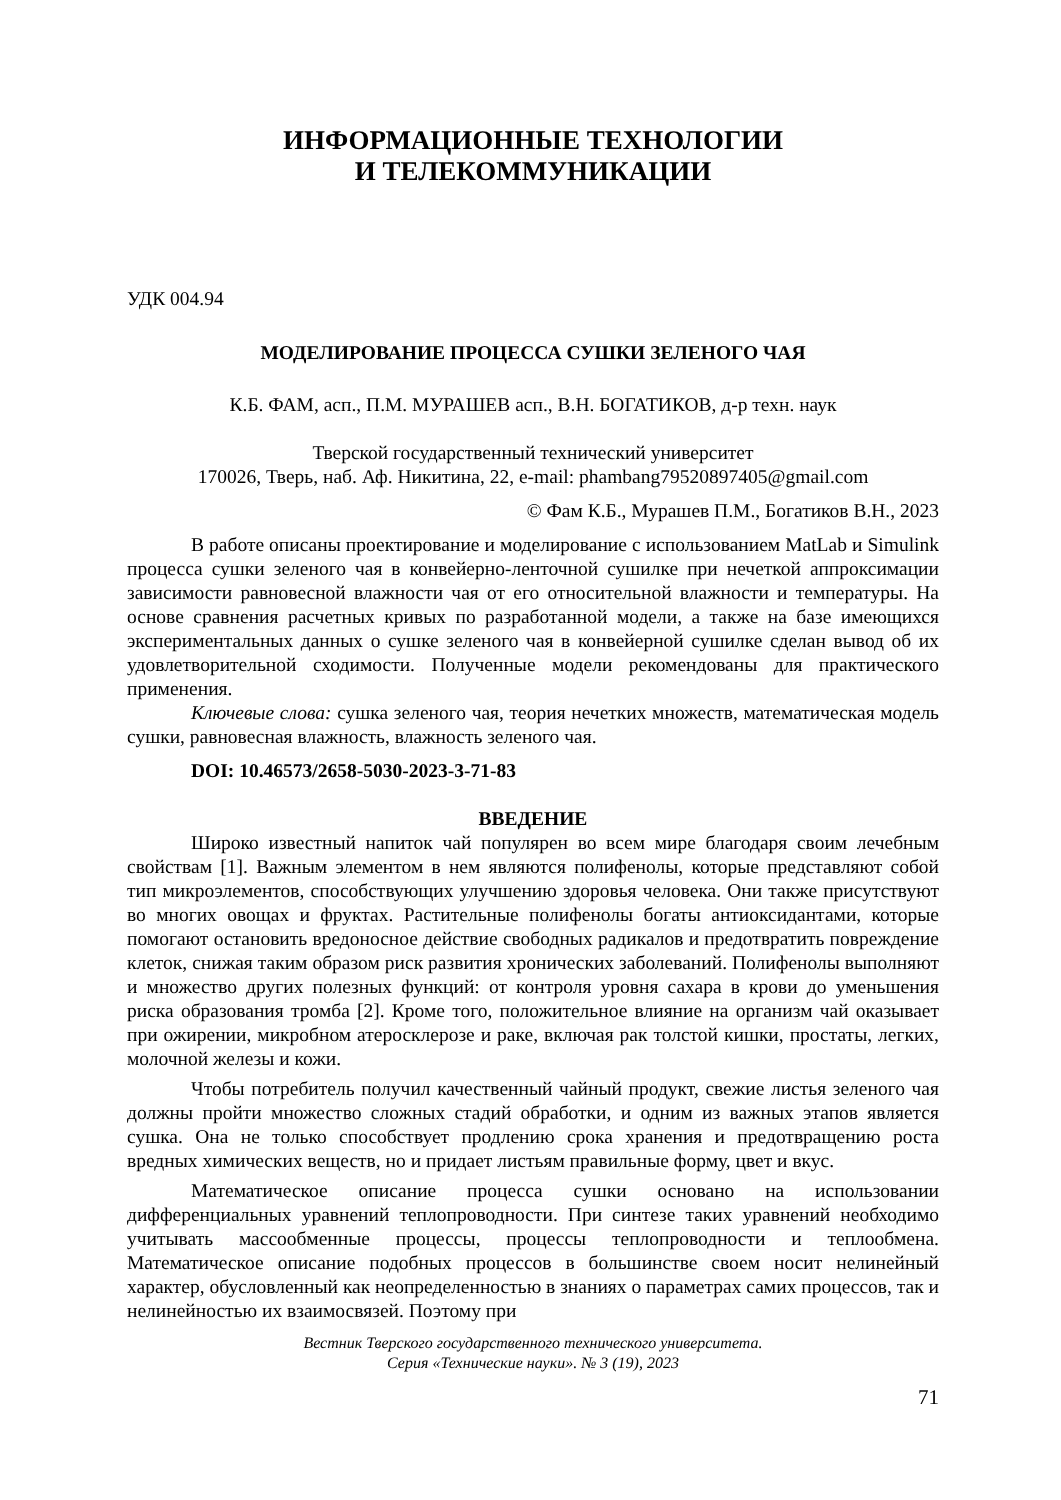ИНФОРМАЦИОННЫЕ ТЕХНОЛОГИИ
И ТЕЛЕКОММУНИКАЦИИ
УДК 004.94
МОДЕЛИРОВАНИЕ ПРОЦЕССА СУШКИ ЗЕЛЕНОГО ЧАЯ
К.Б. ФАМ, асп., П.М. МУРАШЕВ асп., В.Н. БОГАТИКОВ, д-р техн. наук
Тверской государственный технический университет
170026, Тверь, наб. Аф. Никитина, 22, e-mail: phambang79520897405@gmail.com
© Фам К.Б., Мурашев П.М., Богатиков В.Н., 2023
В работе описаны проектирование и моделирование с использованием MatLab и Simulink процесса сушки зеленого чая в конвейерно-ленточной сушилке при нечеткой аппроксимации зависимости равновесной влажности чая от его относительной влажности и температуры. На основе сравнения расчетных кривых по разработанной модели, а также на базе имеющихся экспериментальных данных о сушке зеленого чая в конвейерной сушилке сделан вывод об их удовлетворительной сходимости. Полученные модели рекомендованы для практического применения.
Ключевые слова: сушка зеленого чая, теория нечетких множеств, математическая модель сушки, равновесная влажность, влажность зеленого чая.
DOI: 10.46573/2658-5030-2023-3-71-83
ВВЕДЕНИЕ
Широко известный напиток чай популярен во всем мире благодаря своим лечебным свойствам [1]. Важным элементом в нем являются полифенолы, которые представляют собой тип микроэлементов, способствующих улучшению здоровья человека. Они также присутствуют во многих овощах и фруктах. Растительные полифенолы богаты антиоксидантами, которые помогают остановить вредоносное действие свободных радикалов и предотвратить повреждение клеток, снижая таким образом риск развития хронических заболеваний. Полифенолы выполняют и множество других полезных функций: от контроля уровня сахара в крови до уменьшения риска образования тромба [2]. Кроме того, положительное влияние на организм чай оказывает при ожирении, микробном атеросклерозе и раке, включая рак толстой кишки, простаты, легких, молочной железы и кожи.
Чтобы потребитель получил качественный чайный продукт, свежие листья зеленого чая должны пройти множество сложных стадий обработки, и одним из важных этапов является сушка. Она не только способствует продлению срока хранения и предотвращению роста вредных химических веществ, но и придает листьям правильные форму, цвет и вкус.
Математическое описание процесса сушки основано на использовании дифференциальных уравнений теплопроводности. При синтезе таких уравнений необходимо учитывать массообменные процессы, процессы теплопроводности и теплообмена. Математическое описание подобных процессов в большинстве своем носит нелинейный характер, обусловленный как неопределенностью в знаниях о параметрах самих процессов, так и нелинейностью их взаимосвязей. Поэтому при
Вестник Тверского государственного технического университета.
Серия «Технические науки». № 3 (19), 2023
71